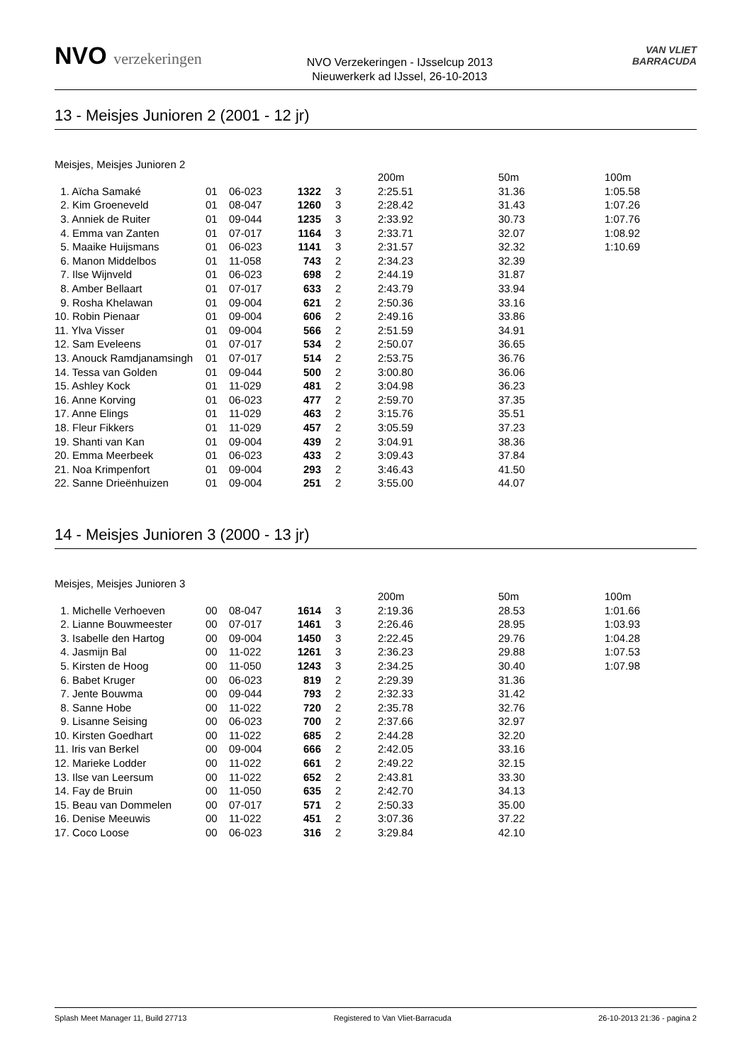NVO verzekeringen
NVO Verzekeringen - IJsselcup 2013
Nieuwerkerk ad IJssel, 26-10-2013
VAN VLIET
BARRACUDA
13 - Meisjes Junioren 2 (2001 - 12 jr)
Meisjes, Meisjes Junioren 2
| | | | | | 200m | 50m | 100m |
| --- | --- | --- | --- | --- | --- | --- | --- |
| 1. Aïcha Samaké | 01 | 06-023 | 1322 | 3 | 2:25.51 | 31.36 | 1:05.58 |
| 2. Kim Groeneveld | 01 | 08-047 | 1260 | 3 | 2:28.42 | 31.43 | 1:07.26 |
| 3. Anniek de Ruiter | 01 | 09-044 | 1235 | 3 | 2:33.92 | 30.73 | 1:07.76 |
| 4. Emma van Zanten | 01 | 07-017 | 1164 | 3 | 2:33.71 | 32.07 | 1:08.92 |
| 5. Maaike Huijsmans | 01 | 06-023 | 1141 | 3 | 2:31.57 | 32.32 | 1:10.69 |
| 6. Manon Middelbos | 01 | 11-058 | 743 | 2 | 2:34.23 | 32.39 | |
| 7. Ilse Wijnveld | 01 | 06-023 | 698 | 2 | 2:44.19 | 31.87 | |
| 8. Amber Bellaart | 01 | 07-017 | 633 | 2 | 2:43.79 | 33.94 | |
| 9. Rosha Khelawan | 01 | 09-004 | 621 | 2 | 2:50.36 | 33.16 | |
| 10. Robin Pienaar | 01 | 09-004 | 606 | 2 | 2:49.16 | 33.86 | |
| 11. Ylva Visser | 01 | 09-004 | 566 | 2 | 2:51.59 | 34.91 | |
| 12. Sam Eveleens | 01 | 07-017 | 534 | 2 | 2:50.07 | 36.65 | |
| 13. Anouck Ramdjanamsingh | 01 | 07-017 | 514 | 2 | 2:53.75 | 36.76 | |
| 14. Tessa van Golden | 01 | 09-044 | 500 | 2 | 3:00.80 | 36.06 | |
| 15. Ashley Kock | 01 | 11-029 | 481 | 2 | 3:04.98 | 36.23 | |
| 16. Anne Korving | 01 | 06-023 | 477 | 2 | 2:59.70 | 37.35 | |
| 17. Anne Elings | 01 | 11-029 | 463 | 2 | 3:15.76 | 35.51 | |
| 18. Fleur Fikkers | 01 | 11-029 | 457 | 2 | 3:05.59 | 37.23 | |
| 19. Shanti van Kan | 01 | 09-004 | 439 | 2 | 3:04.91 | 38.36 | |
| 20. Emma Meerbeek | 01 | 06-023 | 433 | 2 | 3:09.43 | 37.84 | |
| 21. Noa Krimpenfort | 01 | 09-004 | 293 | 2 | 3:46.43 | 41.50 | |
| 22. Sanne Drieënhuizen | 01 | 09-004 | 251 | 2 | 3:55.00 | 44.07 | |
14 - Meisjes Junioren 3 (2000 - 13 jr)
Meisjes, Meisjes Junioren 3
| | | | | | 200m | 50m | 100m |
| --- | --- | --- | --- | --- | --- | --- | --- |
| 1. Michelle Verhoeven | 00 | 08-047 | 1614 | 3 | 2:19.36 | 28.53 | 1:01.66 |
| 2. Lianne Bouwmeester | 00 | 07-017 | 1461 | 3 | 2:26.46 | 28.95 | 1:03.93 |
| 3. Isabelle den Hartog | 00 | 09-004 | 1450 | 3 | 2:22.45 | 29.76 | 1:04.28 |
| 4. Jasmijn Bal | 00 | 11-022 | 1261 | 3 | 2:36.23 | 29.88 | 1:07.53 |
| 5. Kirsten de Hoog | 00 | 11-050 | 1243 | 3 | 2:34.25 | 30.40 | 1:07.98 |
| 6. Babet Kruger | 00 | 06-023 | 819 | 2 | 2:29.39 | 31.36 | |
| 7. Jente Bouwma | 00 | 09-044 | 793 | 2 | 2:32.33 | 31.42 | |
| 8. Sanne Hobe | 00 | 11-022 | 720 | 2 | 2:35.78 | 32.76 | |
| 9. Lisanne Seising | 00 | 06-023 | 700 | 2 | 2:37.66 | 32.97 | |
| 10. Kirsten Goedhart | 00 | 11-022 | 685 | 2 | 2:44.28 | 32.20 | |
| 11. Iris van Berkel | 00 | 09-004 | 666 | 2 | 2:42.05 | 33.16 | |
| 12. Marieke Lodder | 00 | 11-022 | 661 | 2 | 2:49.22 | 32.15 | |
| 13. Ilse van Leersum | 00 | 11-022 | 652 | 2 | 2:43.81 | 33.30 | |
| 14. Fay de Bruin | 00 | 11-050 | 635 | 2 | 2:42.70 | 34.13 | |
| 15. Beau van Dommelen | 00 | 07-017 | 571 | 2 | 2:50.33 | 35.00 | |
| 16. Denise Meeuwis | 00 | 11-022 | 451 | 2 | 3:07.36 | 37.22 | |
| 17. Coco Loose | 00 | 06-023 | 316 | 2 | 3:29.84 | 42.10 | |
Splash Meet Manager 11, Build 27713 Registered to Van Vliet-Barracuda 26-10-2013 21:36 - pagina 2